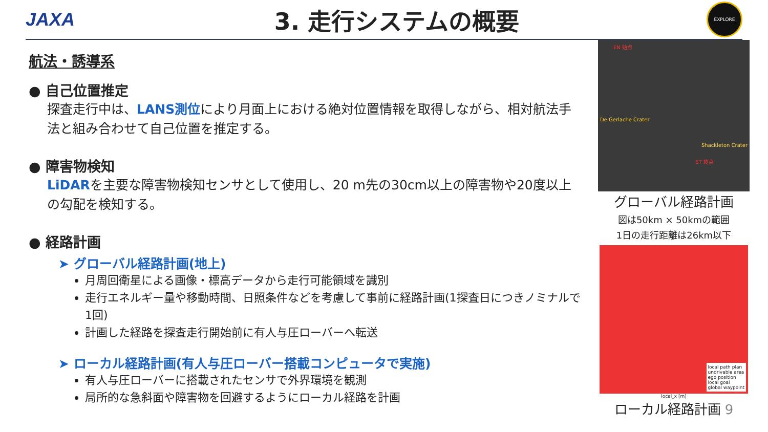JAXA
3. 走行システムの概要
EXPLORE
航法・誘導系
● 自己位置推定
探査走行中は、LANS測位により月面上における絶対位置情報を取得しながら、相対航法手法と組み合わせて自己位置を推定する。
● 障害物検知
LiDARを主要な障害物検知センサとして使用し、20 m先の30cm以上の障害物や20度以上の勾配を検知する。
● 経路計画
➤ グローバル経路計画(地上)
月周回衛星による画像・標高データから走行可能領域を識別
走行エネルギー量や移動時間、日照条件などを考慮して事前に経路計画(1探査日につきノミナルで1回)
計画した経路を探査走行開始前に有人与圧ローバーへ転送
➤ ローカル経路計画(有人与圧ローバー搭載コンピュータで実施)
有人与圧ローバーに搭載されたセンサで外界環境を観測
局所的な急斜面や障害物を回避するようにローカル経路を計画
EN 始点
De Gerlache Crater
Shackleton Crater
ST 終点
グローバル経路計画
図は50km × 50kmの範囲
1日の走行距離は26km以下
local path plan
undrivable area
ego position
local goal
global waypoint
local_x [m]
ローカル経路計画 9